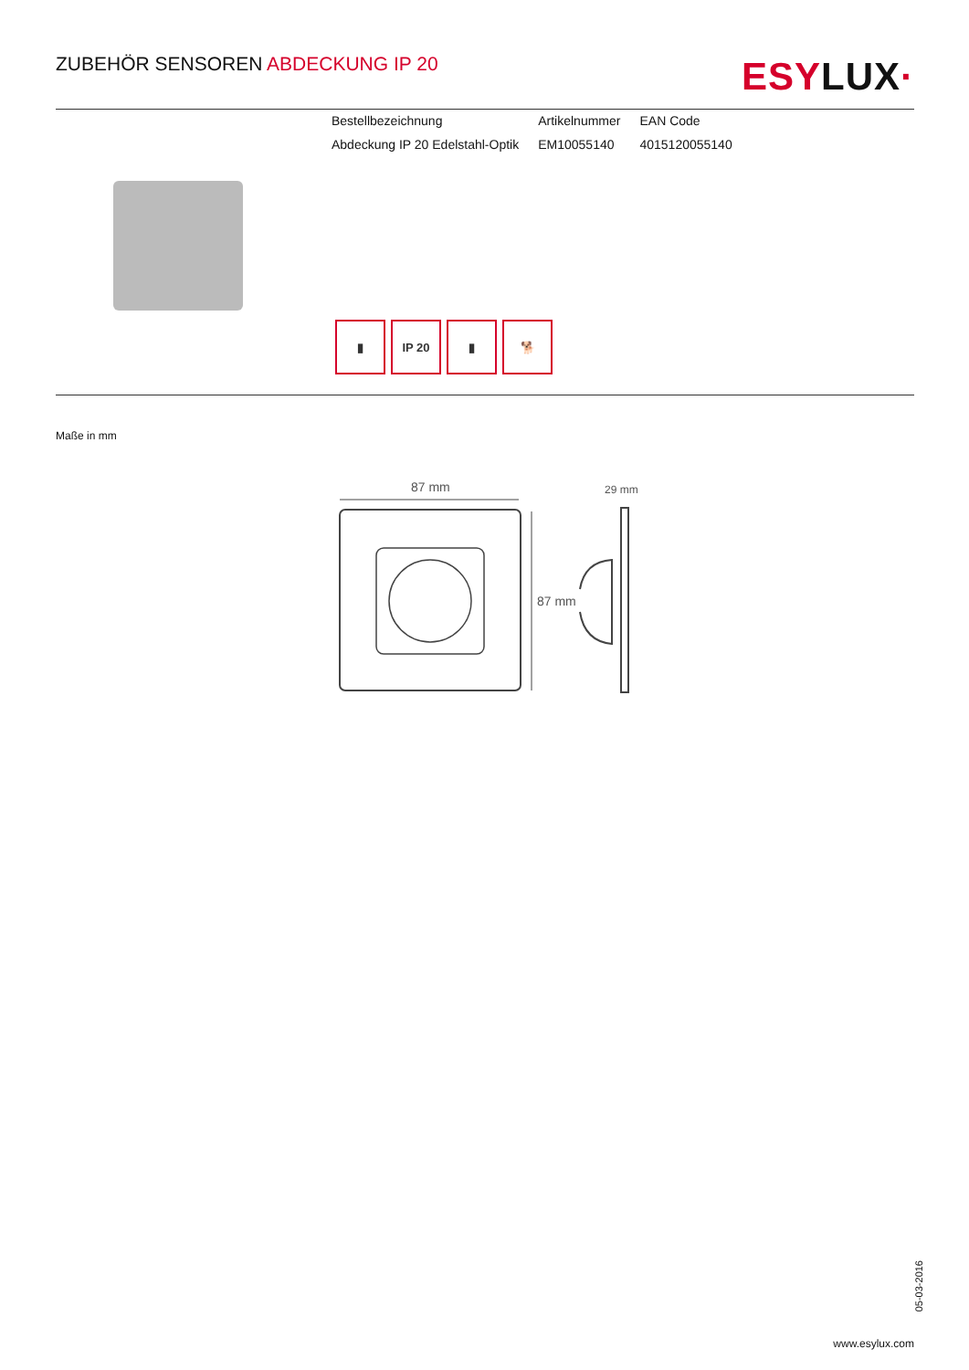ZUBEHÖR SENSOREN ABDECKUNG IP 20
ESYLUX·
| Bestellbezeichnung | Artikelnummer | EAN Code |
| --- | --- | --- |
| Abdeckung IP 20 Edelstahl-Optik | EM10055140 | 4015120055140 |
▮ IP 20 ▮ 🐕
Maße in mm
87 mm
87 mm
29 mm
05-03-2016
www.esylux.com